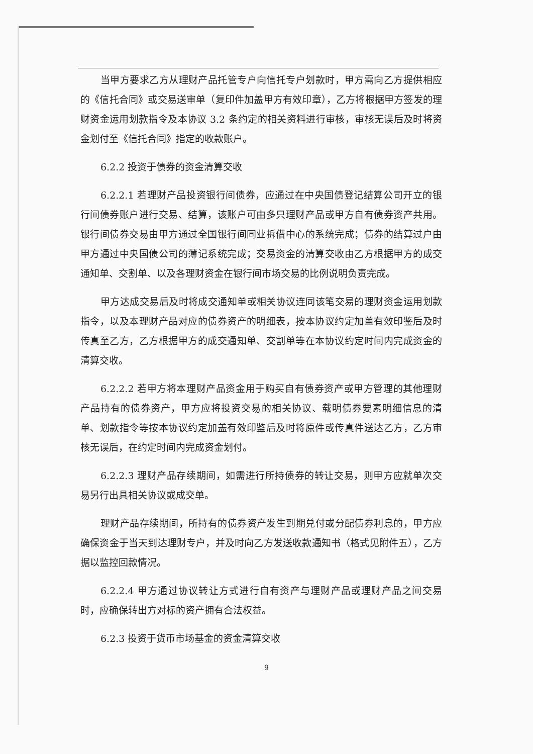当甲方要求乙方从理财产品托管专户向信托专户划款时，甲方需向乙方提供相应的《信托合同》或交易送审单（复印件加盖甲方有效印章），乙方将根据甲方签发的理财资金运用划款指令及本协议 3.2 条约定的相关资料进行审核，审核无误后及时将资金划付至《信托合同》指定的收款账户。
6.2.2 投资于债券的资金清算交收
6.2.2.1 若理财产品投资银行间债券，应通过在中央国债登记结算公司开立的银行间债券账户进行交易、结算，该账户可由多只理财产品或甲方自有债券资产共用。银行间债券交易由甲方通过全国银行间同业拆借中心的系统完成；债券的结算过户由甲方通过中央国债公司的薄记系统完成；交易资金的清算交收由乙方根据甲方的成交通知单、交割单、以及各理财资金在银行间市场交易的比例说明负责完成。
甲方达成交易后及时将成交通知单或相关协议连同该笔交易的理财资金运用划款指令，以及本理财产品对应的债券资产的明细表，按本协议约定加盖有效印鉴后及时传真至乙方，乙方根据甲方的成交通知单、交割单等在本协议约定时间内完成资金的清算交收。
6.2.2.2 若甲方将本理财产品资金用于购买自有债券资产或甲方管理的其他理财产品持有的债券资产，甲方应将投资交易的相关协议、载明债券要素明细信息的清单、划款指令等按本协议约定加盖有效印鉴后及时将原件或传真件送达乙方，乙方审核无误后，在约定时间内完成资金划付。
6.2.2.3 理财产品存续期间，如需进行所持债券的转让交易，则甲方应就单次交易另行出具相关协议或成交单。
理财产品存续期间，所持有的债券资产发生到期兑付或分配债券利息的，甲方应确保资金于当天到达理财专户，并及时向乙方发送收款通知书（格式见附件五），乙方据以监控回款情况。
6.2.2.4 甲方通过协议转让方式进行自有资产与理财产品或理财产品之间交易时，应确保转出方对标的资产拥有合法权益。
6.2.3 投资于货币市场基金的资金清算交收
9